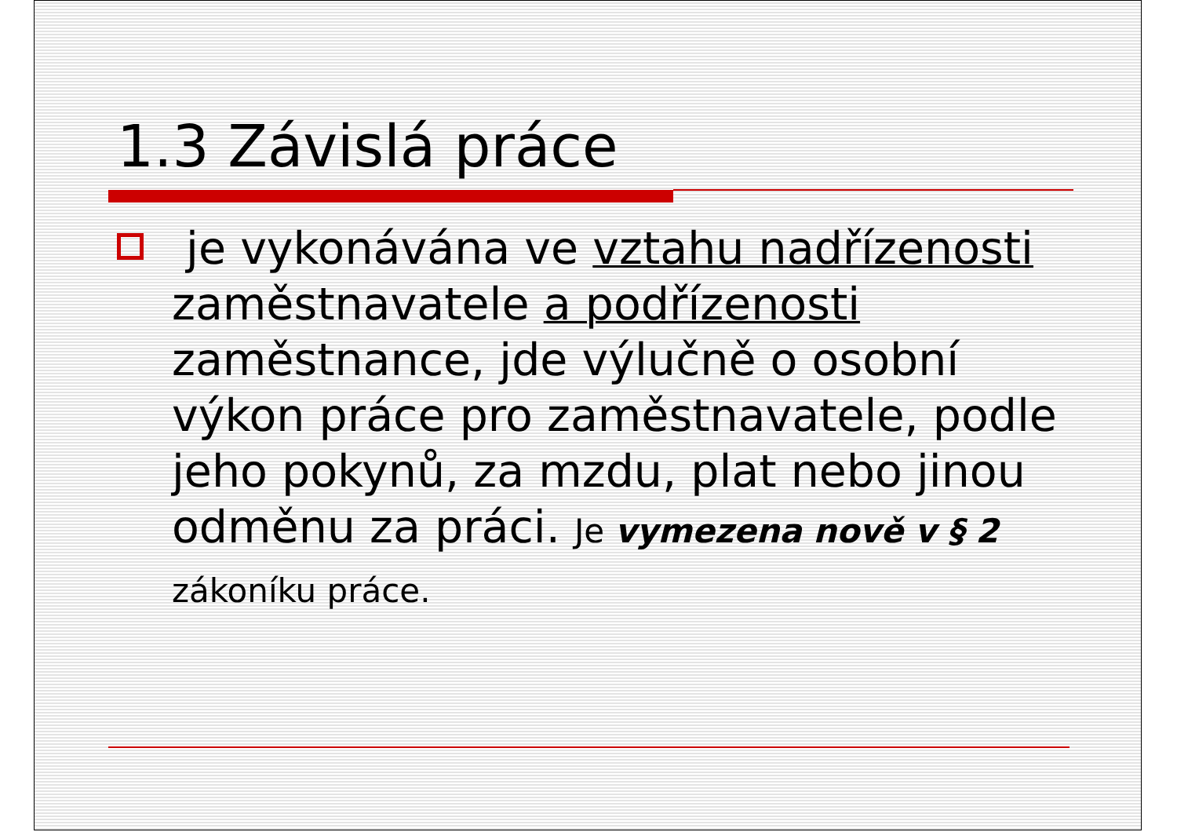1.3 Závislá práce
je vykonávána ve vztahu nadřízenosti zaměstnavatele a podřízenosti zaměstnance, jde výlučně o osobní výkon práce pro zaměstnavatele, podle jeho pokynů, za mzdu, plat nebo jinou odměnu za práci. Je vymezena nově v § 2 zákoníku práce.